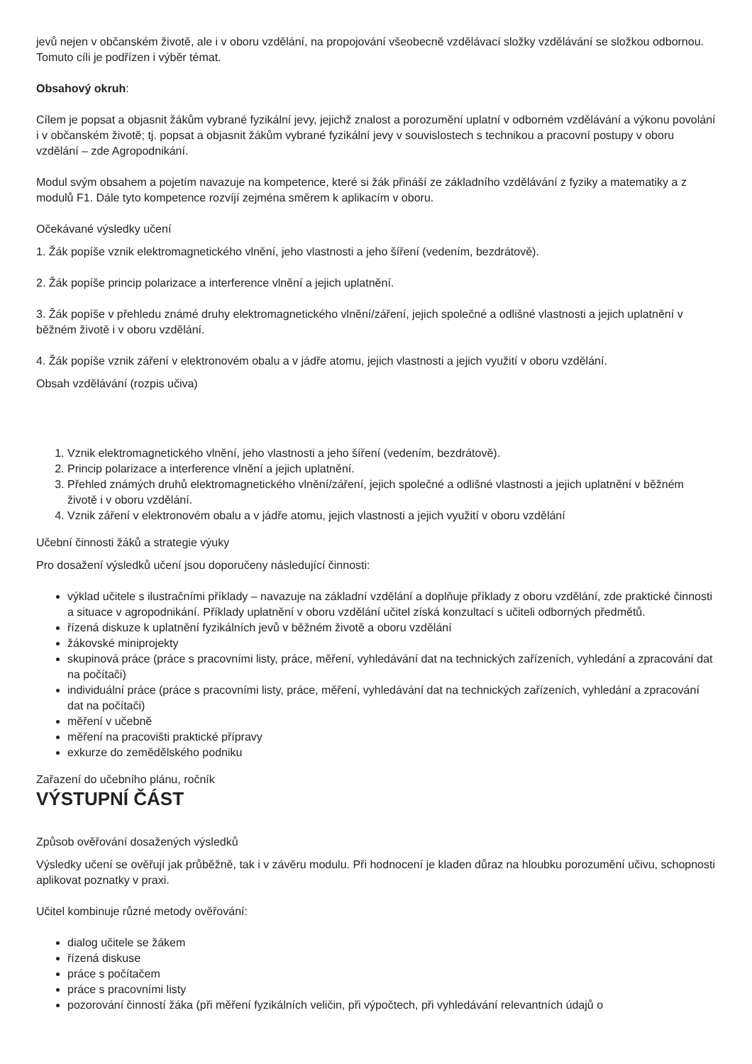jevů nejen v občanském životě, ale i v oboru vzdělání, na propojování všeobecně vzdělávací složky vzdělávání se složkou odbornou. Tomuto cíli je podřízen i výběr témat.
Obsahový okruh:
Cílem je popsat a objasnit žákům vybrané fyzikální jevy, jejichž znalost a porozumění uplatní v odborném vzdělávání a výkonu povolání i v občanském životě; tj. popsat a objasnit žákům vybrané fyzikální jevy v souvislostech s technikou a pracovní postupy v oboru vzdělání – zde Agropodnikání.
Modul svým obsahem a pojetím navazuje na kompetence, které si žák přináší ze základního vzdělávání z fyziky a matematiky a z modulů F1. Dále tyto kompetence rozvíjí zejména směrem k aplikacím v oboru.
Očekávané výsledky učení
1. Žák popíše vznik elektromagnetického vlnění, jeho vlastnosti a jeho šíření (vedením, bezdrátově).
2. Žák popíše princip polarizace a interference vlnění a jejich uplatnění.
3. Žák popíše v přehledu známé druhy elektromagnetického vlnění/záření, jejich společné a odlišné vlastnosti a jejich uplatnění v běžném životě i v oboru vzdělání.
4. Žák popíše vznik záření v elektronovém obalu a v jádře atomu, jejich vlastnosti a jejich využití v oboru vzdělání.
Obsah vzdělávání (rozpis učiva)
1. Vznik elektromagnetického vlnění, jeho vlastnosti a jeho šíření (vedením, bezdrátově).
2. Princip polarizace a interference vlnění a jejich uplatnění.
3. Přehled známých druhů elektromagnetického vlnění/záření, jejich společné a odlišné vlastnosti a jejich uplatnění v běžném životě i v oboru vzdělání.
4. Vznik záření v elektronovém obalu a v jádře atomu, jejich vlastnosti a jejich využití v oboru vzdělání
Učební činnosti žáků a strategie výuky
Pro dosažení výsledků učení jsou doporučeny následující činnosti:
výklad učitele s ilustračními příklady – navazuje na základní vzdělání a doplňuje příklady z oboru vzdělání, zde praktické činnosti a situace v agropodnikání. Příklady uplatnění v oboru vzdělání učitel získá konzultací s učiteli odborných předmětů.
řízená diskuze k uplatnění fyzikálních jevů v běžném životě a oboru vzdělání
žákovské miniprojekty
skupinová práce (práce s pracovními listy, práce, měření, vyhledávání dat na technických zařízeních, vyhledání a zpracování dat na počítači)
individuální práce (práce s pracovními listy, práce, měření, vyhledávání dat na technických zařízeních, vyhledání a zpracování dat na počítači)
měření v učebně
měření na pracovišti praktické přípravy
exkurze do zemědělského podniku
Zařazení do učebního plánu, ročník
VÝSTUPNÍ ČÁST
Způsob ověřování dosažených výsledků
Výsledky učení se ověřují jak průběžně, tak i v závěru modulu. Při hodnocení je kladen důraz na hloubku porozumění učivu, schopnosti aplikovat poznatky v praxi.
Učitel kombinuje různé metody ověřování:
dialog učitele se žákem
řízená diskuse
práce s počítačem
práce s pracovními listy
pozorování činností žáka (při měření fyzikálních veličin, při výpočtech, při vyhledávání relevantních údajů o